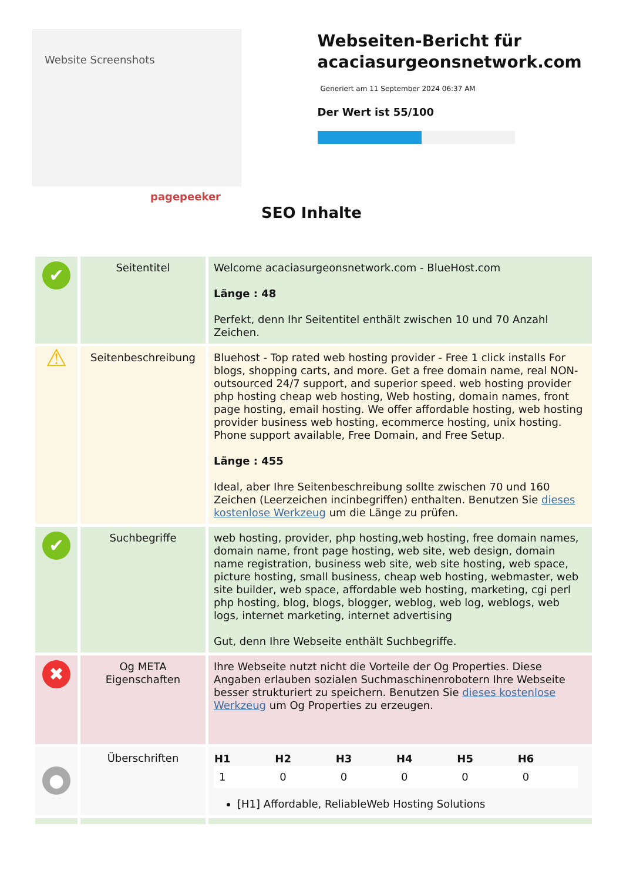Website Screenshots
pagepeeker
Webseiten-Bericht für acaciasurgeonsnetwork.com
Generiert am 11 September 2024 06:37 AM
Der Wert ist 55/100
SEO Inhalte
| ✔ | Seitentitel | Welcome acaciasurgeonsnetwork.com - BlueHost.com Länge : 48 Perfekt, denn Ihr Seitentitel enthält zwischen 10 und 70 Anzahl Zeichen. |
| ⚠ | Seitenbeschreibung | Bluehost - Top rated web hosting provider - Free 1 click installs For blogs, shopping carts, and more. Get a free domain name, real NON-outsourced 24/7 support, and superior speed. web hosting provider php hosting cheap web hosting, Web hosting, domain names, front page hosting, email hosting. We offer affordable hosting, web hosting provider business web hosting, ecommerce hosting, unix hosting. Phone support available, Free Domain, and Free Setup. Länge : 455 Ideal, aber Ihre Seitenbeschreibung sollte zwischen 70 und 160 Zeichen (Leerzeichen incinbegriffen) enthalten. Benutzen Sie dieses kostenlose Werkzeug um die Länge zu prüfen. |
| ✔ | Suchbegriffe | web hosting, provider, php hosting,web hosting, free domain names, domain name, front page hosting, web site, web design, domain name registration, business web site, web site hosting, web space, picture hosting, small business, cheap web hosting, webmaster, web site builder, web space, affordable web hosting, marketing, cgi perl php hosting, blog, blogs, blogger, weblog, web log, weblogs, web logs, internet marketing, internet advertising Gut, denn Ihre Webseite enthält Suchbegriffe. |
| ✖ | Og META Eigenschaften | Ihre Webseite nutzt nicht die Vorteile der Og Properties. Diese Angaben erlauben sozialen Suchmaschinenrobotern Ihre Webseite besser strukturiert zu speichern. Benutzen Sie dieses kostenlose Werkzeug um Og Properties zu erzeugen. |
| ● | Überschriften | / H1 / H2 / H3 / H4 / H5 / H6 / / --- / --- / --- / --- / --- / --- / / 1 / 0 / 0 / 0 / 0 / 0 / [H1] Affordable, ReliableWeb Hosting Solutions |